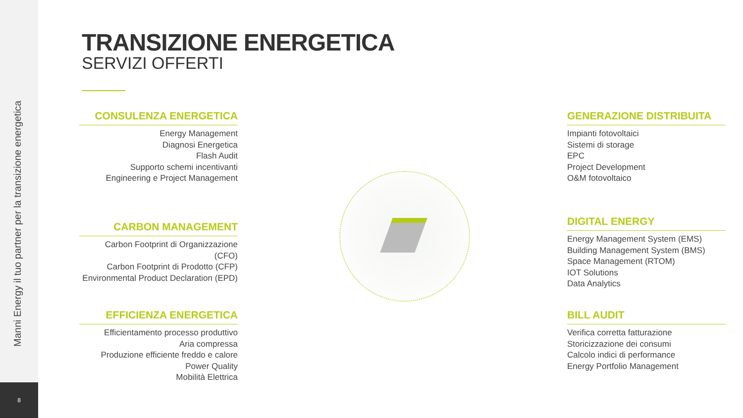Manni Energy il tuo partner per la transizione energetica
8
TRANSIZIONE ENERGETICA
SERVIZI OFFERTI
CONSULENZA ENERGETICA
Energy Management
Diagnosi Energetica
Flash Audit
Supporto schemi incentivanti
Engineering e Project Management
CARBON MANAGEMENT
Carbon Footprint di Organizzazione (CFO)
Carbon Footprint di Prodotto (CFP)
Environmental Product Declaration (EPD)
EFFICIENZA ENERGETICA
Efficientamento processo produttivo
Aria compressa
Produzione efficiente freddo e calore
Power Quality
Mobilità Elettrica
GENERAZIONE DISTRIBUITA
Impianti fotovoltaici
Sistemi di storage
EPC
Project Development
O&M fotovoltaico
DIGITAL ENERGY
Energy Management System (EMS)
Building Management System (BMS)
Space Management (RTOM)
IOT Solutions
Data Analytics
BILL AUDIT
Verifica corretta fatturazione
Storicizzazione dei consumi
Calcolo indici di performance
Energy Portfolio Management